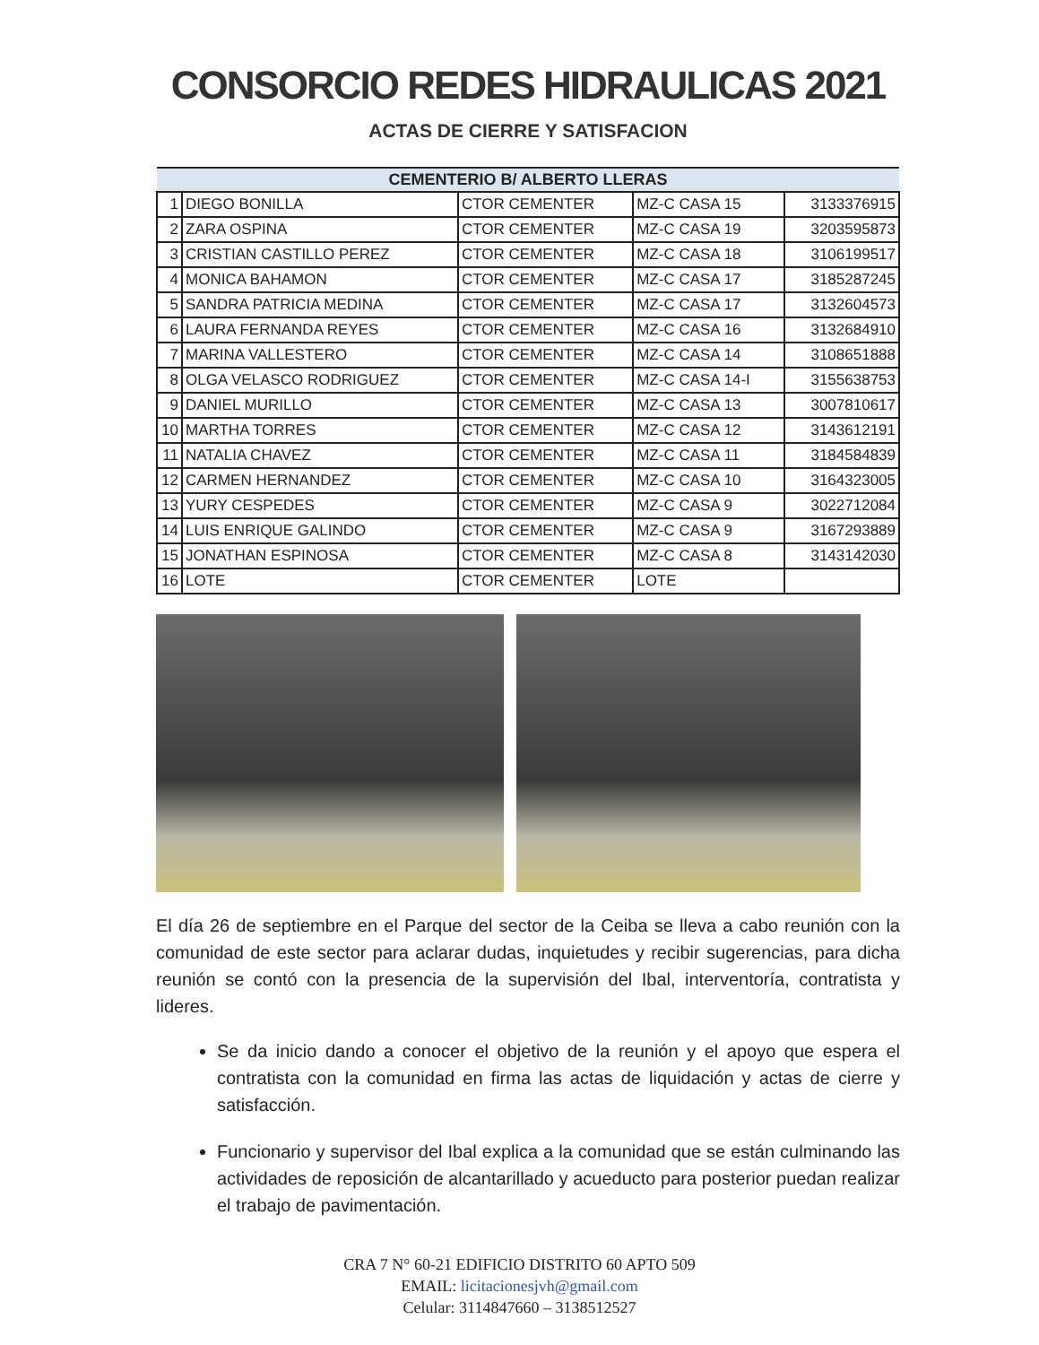CONSORCIO REDES HIDRAULICAS 2021
ACTAS DE CIERRE Y SATISFACION
| CEMENTERIO B/ ALBERTO LLERAS | | | | |
| --- | --- | --- | --- | --- |
| 1 | DIEGO BONILLA | CTOR CEMENTER | MZ-C CASA 15 | 3133376915 |
| 2 | ZARA OSPINA | CTOR CEMENTER | MZ-C CASA 19 | 3203595873 |
| 3 | CRISTIAN CASTILLO PEREZ | CTOR CEMENTER | MZ-C CASA 18 | 3106199517 |
| 4 | MONICA BAHAMON | CTOR CEMENTER | MZ-C CASA 17 | 3185287245 |
| 5 | SANDRA PATRICIA MEDINA | CTOR CEMENTER | MZ-C CASA 17 | 3132604573 |
| 6 | LAURA FERNANDA REYES | CTOR CEMENTER | MZ-C CASA 16 | 3132684910 |
| 7 | MARINA VALLESTERO | CTOR CEMENTER | MZ-C CASA 14 | 3108651888 |
| 8 | OLGA VELASCO RODRIGUEZ | CTOR CEMENTER | MZ-C CASA 14-I | 3155638753 |
| 9 | DANIEL MURILLO | CTOR CEMENTER | MZ-C CASA 13 | 3007810617 |
| 10 | MARTHA TORRES | CTOR CEMENTER | MZ-C CASA 12 | 3143612191 |
| 11 | NATALIA CHAVEZ | CTOR CEMENTER | MZ-C CASA 11 | 3184584839 |
| 12 | CARMEN HERNANDEZ | CTOR CEMENTER | MZ-C CASA 10 | 3164323005 |
| 13 | YURY CESPEDES | CTOR CEMENTER | MZ-C CASA 9 | 3022712084 |
| 14 | LUIS ENRIQUE GALINDO | CTOR CEMENTER | MZ-C CASA 9 | 3167293889 |
| 15 | JONATHAN ESPINOSA | CTOR CEMENTER | MZ-C CASA 8 | 3143142030 |
| 16 | LOTE | CTOR CEMENTER | LOTE | |
El día 26 de septiembre en el Parque del sector de la Ceiba se lleva a cabo reunión con la comunidad de este sector para aclarar dudas, inquietudes y recibir sugerencias, para dicha reunión se contó con la presencia de la supervisión del Ibal, interventoría, contratista y lideres.
Se da inicio dando a conocer el objetivo de la reunión y el apoyo que espera el contratista con la comunidad en firma las actas de liquidación y actas de cierre y satisfacción.
Funcionario y supervisor del Ibal explica a la comunidad que se están culminando las actividades de reposición de alcantarillado y acueducto para posterior puedan realizar el trabajo de pavimentación.
CRA 7 N° 60-21 EDIFICIO DISTRITO 60 APTO 509
EMAIL: licitacionesjvh@gmail.com
Celular: 3114847660 – 3138512527